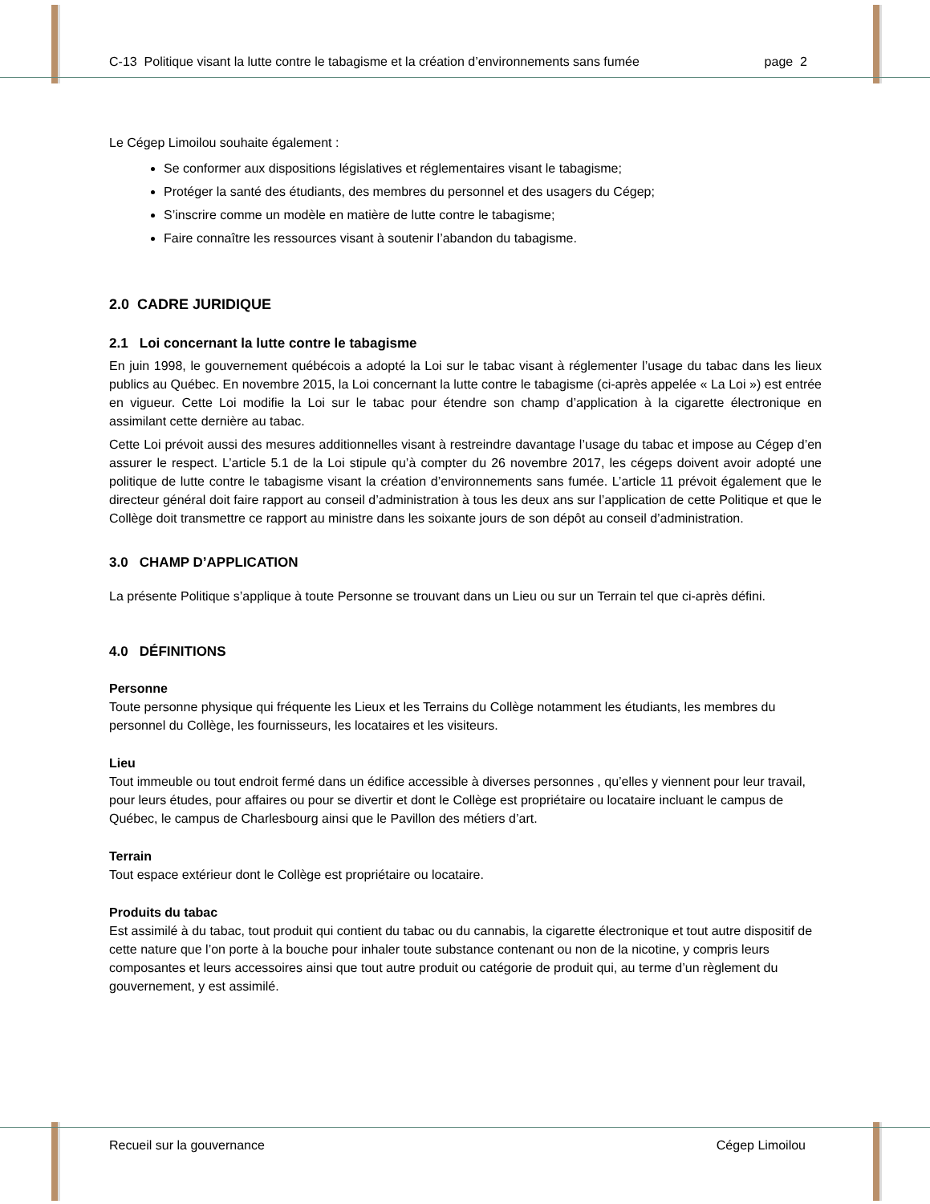C-13 Politique visant la lutte contre le tabagisme et la création d’environnements sans fumée page 2
Le Cégep Limoilou souhaite également :
Se conformer aux dispositions législatives et réglementaires visant le tabagisme;
Protéger la santé des étudiants, des membres du personnel et des usagers du Cégep;
S’inscrire comme un modèle en matière de lutte contre le tabagisme;
Faire connaître les ressources visant à soutenir l’abandon du tabagisme.
2.0 CADRE JURIDIQUE
2.1 Loi concernant la lutte contre le tabagisme
En juin 1998, le gouvernement québécois a adopté la Loi sur le tabac visant à réglementer l’usage du tabac dans les lieux publics au Québec. En novembre 2015, la Loi concernant la lutte contre le tabagisme (ci-après appelée « La Loi ») est entrée en vigueur. Cette Loi modifie la Loi sur le tabac pour étendre son champ d’application à la cigarette électronique en assimilant cette dernière au tabac.
Cette Loi prévoit aussi des mesures additionnelles visant à restreindre davantage l’usage du tabac et impose au Cégep d’en assurer le respect. L’article 5.1 de la Loi stipule qu’à compter du 26 novembre 2017, les cégeps doivent avoir adopté une politique de lutte contre le tabagisme visant la création d’environnements sans fumée. L’article 11 prévoit également que le directeur général doit faire rapport au conseil d’administration à tous les deux ans sur l’application de cette Politique et que le Collège doit transmettre ce rapport au ministre dans les soixante jours de son dépôt au conseil d’administration.
3.0 CHAMP D’APPLICATION
La présente Politique s’applique à toute Personne se trouvant dans un Lieu ou sur un Terrain tel que ci-après défini.
4.0 DÉFINITIONS
Personne
Toute personne physique qui fréquente les Lieux et les Terrains du Collège notamment les étudiants, les membres du personnel du Collège, les fournisseurs, les locataires et les visiteurs.
Lieu
Tout immeuble ou tout endroit fermé dans un édifice accessible à diverses personnes , qu’elles y viennent pour leur travail, pour leurs études, pour affaires ou pour se divertir et dont le Collège est propriétaire ou locataire incluant le campus de Québec, le campus de Charlesbourg ainsi que le Pavillon des métiers d’art.
Terrain
Tout espace extérieur dont le Collège est propriétaire ou locataire.
Produits du tabac
Est assimilé à du tabac, tout produit qui contient du tabac ou du cannabis, la cigarette électronique et tout autre dispositif de cette nature que l’on porte à la bouche pour inhaler toute substance contenant ou non de la nicotine, y compris leurs composantes et leurs accessoires ainsi que tout autre produit ou catégorie de produit qui, au terme d’un règlement du gouvernement, y est assimilé.
Recueil sur la gouvernance Cégep Limoilou